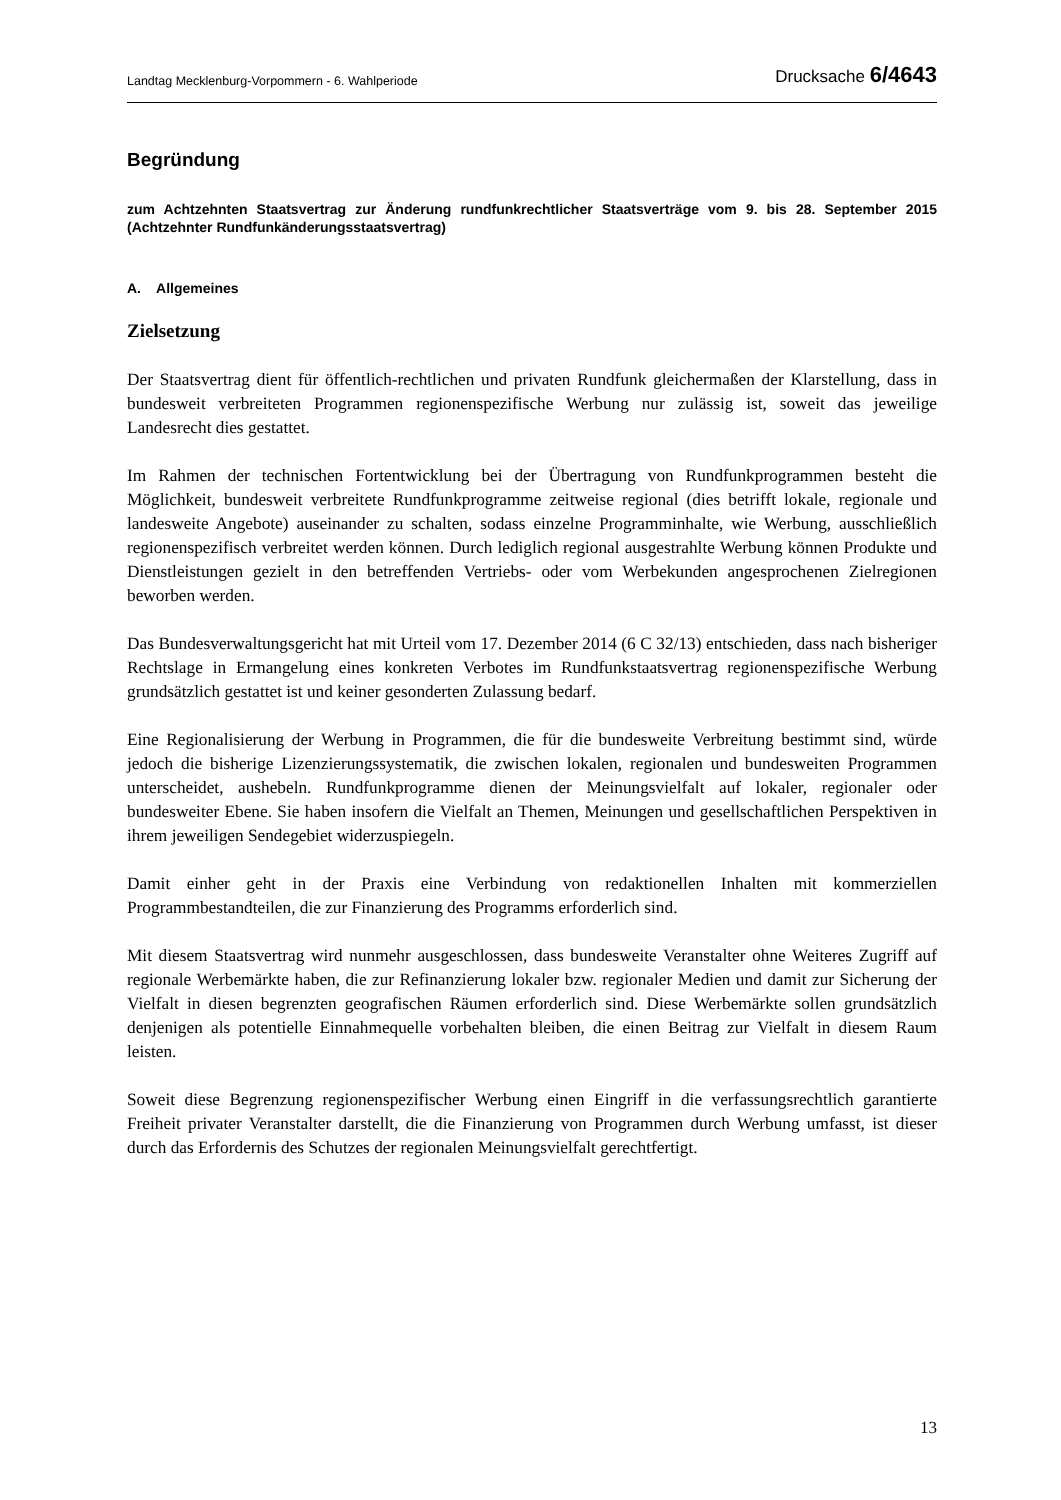Landtag Mecklenburg-Vorpommern - 6. Wahlperiode Drucksache 6/4643
Begründung
zum Achtzehnten Staatsvertrag zur Änderung rundfunkrechtlicher Staatsverträge vom 9. bis 28. September 2015 (Achtzehnter Rundfunkänderungsstaatsvertrag)
A. Allgemeines
Zielsetzung
Der Staatsvertrag dient für öffentlich-rechtlichen und privaten Rundfunk gleichermaßen der Klarstellung, dass in bundesweit verbreiteten Programmen regionenspezifische Werbung nur zulässig ist, soweit das jeweilige Landesrecht dies gestattet.
Im Rahmen der technischen Fortentwicklung bei der Übertragung von Rundfunkprogrammen besteht die Möglichkeit, bundesweit verbreitete Rundfunkprogramme zeitweise regional (dies betrifft lokale, regionale und landesweite Angebote) auseinander zu schalten, sodass einzelne Programminhalte, wie Werbung, ausschließlich regionenspezifisch verbreitet werden können. Durch lediglich regional ausgestrahlte Werbung können Produkte und Dienstleistungen gezielt in den betreffenden Vertriebs- oder vom Werbekunden angesprochenen Zielregionen beworben werden.
Das Bundesverwaltungsgericht hat mit Urteil vom 17. Dezember 2014 (6 C 32/13) entschieden, dass nach bisheriger Rechtslage in Ermangelung eines konkreten Verbotes im Rundfunkstaatsvertrag regionenspezifische Werbung grundsätzlich gestattet ist und keiner gesonderten Zulassung bedarf.
Eine Regionalisierung der Werbung in Programmen, die für die bundesweite Verbreitung bestimmt sind, würde jedoch die bisherige Lizenzierungssystematik, die zwischen lokalen, regionalen und bundesweiten Programmen unterscheidet, aushebeln. Rundfunkprogramme dienen der Meinungsvielfalt auf lokaler, regionaler oder bundesweiter Ebene. Sie haben insofern die Vielfalt an Themen, Meinungen und gesellschaftlichen Perspektiven in ihrem jeweiligen Sendegebiet widerzuspiegeln.
Damit einher geht in der Praxis eine Verbindung von redaktionellen Inhalten mit kommerziellen Programmbestandteilen, die zur Finanzierung des Programms erforderlich sind.
Mit diesem Staatsvertrag wird nunmehr ausgeschlossen, dass bundesweite Veranstalter ohne Weiteres Zugriff auf regionale Werbemärkte haben, die zur Refinanzierung lokaler bzw. regionaler Medien und damit zur Sicherung der Vielfalt in diesen begrenzten geografischen Räumen erforderlich sind. Diese Werbemärkte sollen grundsätzlich denjenigen als potentielle Einnahmequelle vorbehalten bleiben, die einen Beitrag zur Vielfalt in diesem Raum leisten.
Soweit diese Begrenzung regionenspezifischer Werbung einen Eingriff in die verfassungsrechtlich garantierte Freiheit privater Veranstalter darstellt, die die Finanzierung von Programmen durch Werbung umfasst, ist dieser durch das Erfordernis des Schutzes der regionalen Meinungsvielfalt gerechtfertigt.
13